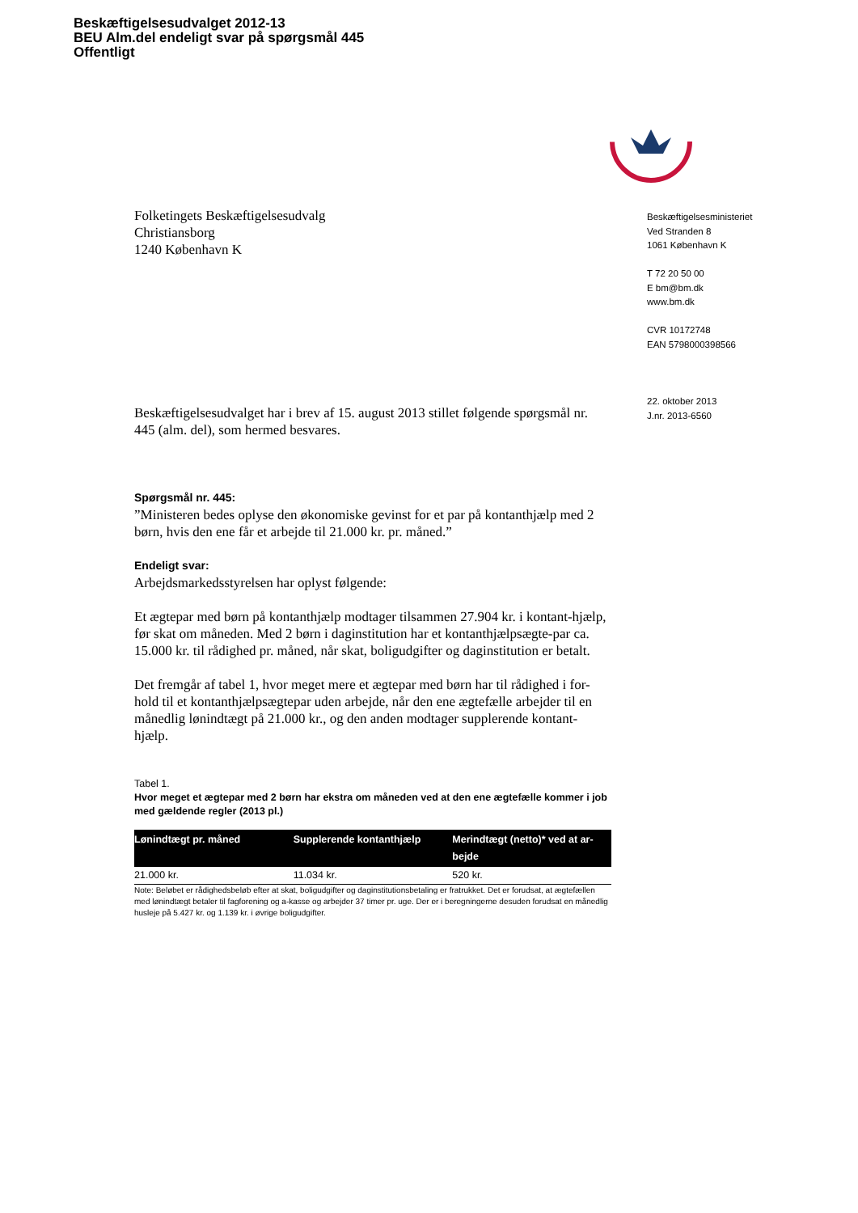Beskæftigelsesudvalget 2012-13
BEU Alm.del endeligt svar på spørgsmål 445
Offentligt
Folketingets Beskæftigelsesudvalg
Christiansborg
1240 København K
Beskæftigelsesudvalget har i brev af 15. august 2013 stillet følgende spørgsmål nr. 445 (alm. del), som hermed besvares.
Spørgsmål nr. 445:
”Ministeren bedes oplyse den økonomiske gevinst for et par på kontanthjælp med 2 børn, hvis den ene får et arbejde til 21.000 kr. pr. måned.”
Endeligt svar:
Arbejdsmarkedsstyrelsen har oplyst følgende:
Et ægtepar med børn på kontanthjælp modtager tilsammen 27.904 kr. i kontant-hjælp, før skat om måneden. Med 2 børn i daginstitution har et kontanthjælpsægte-par ca. 15.000 kr. til rådighed pr. måned, når skat, boligudgifter og daginstitution er betalt.
Det fremgår af tabel 1, hvor meget mere et ægtepar med børn har til rådighed i for-hold til et kontanthjælpsægtepar uden arbejde, når den ene ægtefælle arbejder til en månedlig lønindtægt på 21.000 kr., og den anden modtager supplerende kontant-hjælp.
Tabel 1.
Hvor meget et ægtepar med 2 børn har ekstra om måneden ved at den ene ægtefælle kommer i job med gældende regler (2013 pl.)
| Lønindtægt pr. måned | Supplerende kontanthjælp | Merindtægt (netto)* ved at ar-bejde |
| --- | --- | --- |
| 21.000 kr. | 11.034 kr. | 520 kr. |
Note: Beløbet er rådighedsbeløb efter at skat, boligudgifter og daginstitutionsbetaling er fratrukket. Det er forudsat, at ægtefællen med lønindtægt betaler til fagforening og a-kasse og arbejder 37 timer pr. uge. Der er i beregningerne desuden forudsat en månedlig husleje på 5.427 kr. og 1.139 kr. i øvrige boligudgifter.
Beskæftigelsesministeriet
Ved Stranden 8
1061 København K
T 72 20 50 00
E bm@bm.dk
www.bm.dk
CVR 10172748
EAN 5798000398566
22. oktober 2013
J.nr. 2013-6560